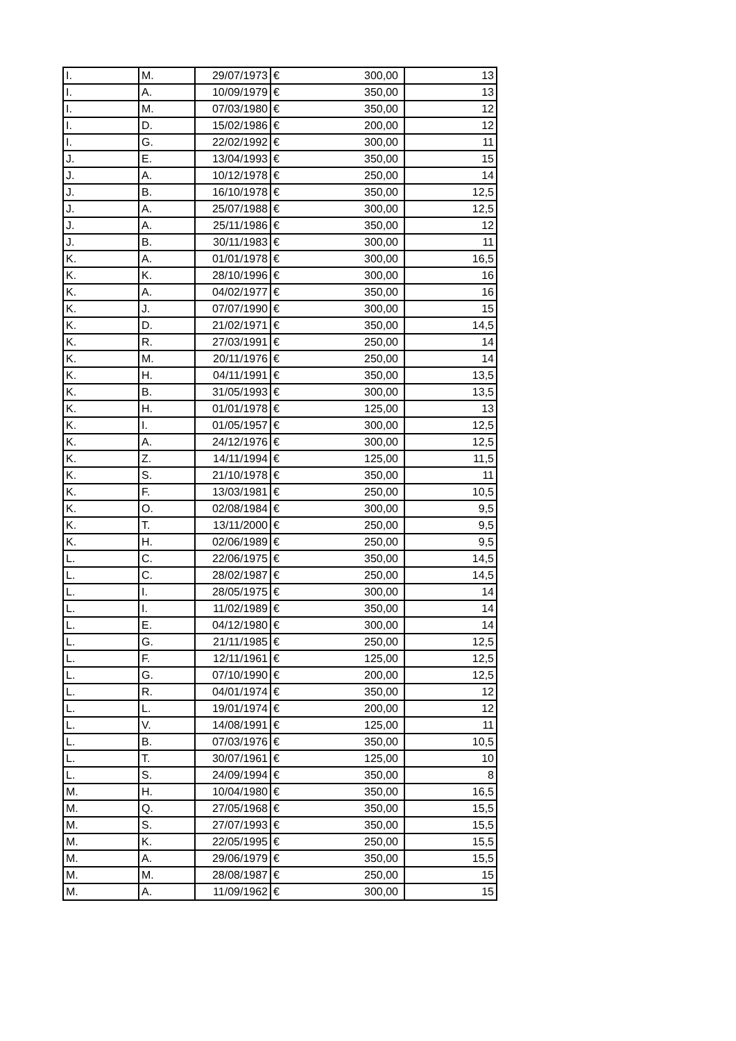| I. | M. | 29/07/1973 | € | 300,00 | 13 |
| I. | A. | 10/09/1979 | € | 350,00 | 13 |
| I. | M. | 07/03/1980 | € | 350,00 | 12 |
| I. | D. | 15/02/1986 | € | 200,00 | 12 |
| I. | G. | 22/02/1992 | € | 300,00 | 11 |
| J. | E. | 13/04/1993 | € | 350,00 | 15 |
| J. | A. | 10/12/1978 | € | 250,00 | 14 |
| J. | B. | 16/10/1978 | € | 350,00 | 12,5 |
| J. | A. | 25/07/1988 | € | 300,00 | 12,5 |
| J. | A. | 25/11/1986 | € | 350,00 | 12 |
| J. | B. | 30/11/1983 | € | 300,00 | 11 |
| K. | A. | 01/01/1978 | € | 300,00 | 16,5 |
| K. | K. | 28/10/1996 | € | 300,00 | 16 |
| K. | A. | 04/02/1977 | € | 350,00 | 16 |
| K. | J. | 07/07/1990 | € | 300,00 | 15 |
| K. | D. | 21/02/1971 | € | 350,00 | 14,5 |
| K. | R. | 27/03/1991 | € | 250,00 | 14 |
| K. | M. | 20/11/1976 | € | 250,00 | 14 |
| K. | H. | 04/11/1991 | € | 350,00 | 13,5 |
| K. | B. | 31/05/1993 | € | 300,00 | 13,5 |
| K. | H. | 01/01/1978 | € | 125,00 | 13 |
| K. | I. | 01/05/1957 | € | 300,00 | 12,5 |
| K. | A. | 24/12/1976 | € | 300,00 | 12,5 |
| K. | Z. | 14/11/1994 | € | 125,00 | 11,5 |
| K. | S. | 21/10/1978 | € | 350,00 | 11 |
| K. | F. | 13/03/1981 | € | 250,00 | 10,5 |
| K. | O. | 02/08/1984 | € | 300,00 | 9,5 |
| K. | T. | 13/11/2000 | € | 250,00 | 9,5 |
| K. | H. | 02/06/1989 | € | 250,00 | 9,5 |
| L. | C. | 22/06/1975 | € | 350,00 | 14,5 |
| L. | C. | 28/02/1987 | € | 250,00 | 14,5 |
| L. | I. | 28/05/1975 | € | 300,00 | 14 |
| L. | I. | 11/02/1989 | € | 350,00 | 14 |
| L. | E. | 04/12/1980 | € | 300,00 | 14 |
| L. | G. | 21/11/1985 | € | 250,00 | 12,5 |
| L. | F. | 12/11/1961 | € | 125,00 | 12,5 |
| L. | G. | 07/10/1990 | € | 200,00 | 12,5 |
| L. | R. | 04/01/1974 | € | 350,00 | 12 |
| L. | L. | 19/01/1974 | € | 200,00 | 12 |
| L. | V. | 14/08/1991 | € | 125,00 | 11 |
| L. | B. | 07/03/1976 | € | 350,00 | 10,5 |
| L. | T. | 30/07/1961 | € | 125,00 | 10 |
| L. | S. | 24/09/1994 | € | 350,00 | 8 |
| M. | H. | 10/04/1980 | € | 350,00 | 16,5 |
| M. | Q. | 27/05/1968 | € | 350,00 | 15,5 |
| M. | S. | 27/07/1993 | € | 350,00 | 15,5 |
| M. | K. | 22/05/1995 | € | 250,00 | 15,5 |
| M. | A. | 29/06/1979 | € | 350,00 | 15,5 |
| M. | M. | 28/08/1987 | € | 250,00 | 15 |
| M. | A. | 11/09/1962 | € | 300,00 | 15 |